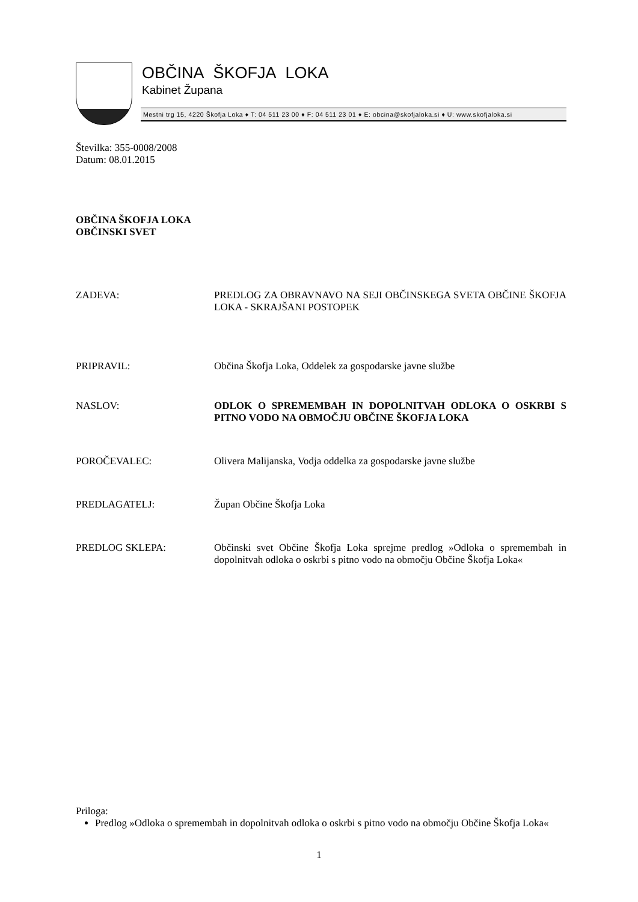OBČINA ŠKOFJA LOKA
Kabinet Župana
Mestni trg 15, 4220 Škofja Loka ♦ T: 04 511 23 00 ♦ F: 04 511 23 01 ♦ E: obcina@skofjaloka.si ♦ U: www.skofjaloka.si
Številka: 355-0008/2008
Datum: 08.01.2015
OBČINA ŠKOFJA LOKA
OBČINSKI SVET
ZADEVA: PREDLOG ZA OBRAVNAVO NA SEJI OBČINSKEGA SVETA OBČINE ŠKOFJA LOKA - SKRAJŠANI POSTOPEK
PRIPRAVIL: Občina Škofja Loka, Oddelek za gospodarske javne službe
NASLOV: ODLOK O SPREMEMBAH IN DOPOLNITVAH ODLOKA O OSKRBI S PITNO VODO NA OBMOČJU OBČINE ŠKOFJA LOKA
POROČEVALEC: Olivera Malijanska, Vodja oddelka za gospodarske javne službe
PREDLAGATELJ: Župan Občine Škofja Loka
PREDLOG SKLEPA: Občinski svet Občine Škofja Loka sprejme predlog »Odloka o spremembah in dopolnitvah odloka o oskrbi s pitno vodo na območju Občine Škofja Loka«
Priloga:
Predlog »Odloka o spremembah in dopolnitvah odloka o oskrbi s pitno vodo na območju Občine Škofja Loka«
1